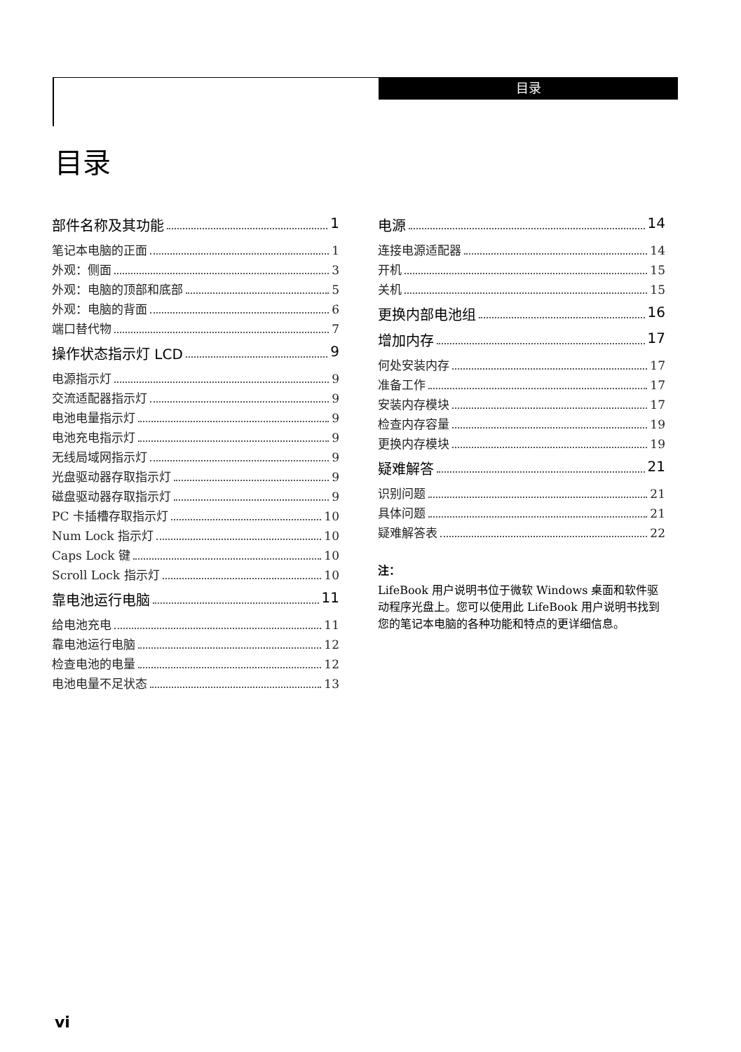目录
目录
部件名称及其功能 1
笔记本电脑的正面 1
外观：侧面 3
外观：电脑的顶部和底部 5
外观：电脑的背面 6
端口替代物 7
操作状态指示灯 LCD 9
电源指示灯 9
交流适配器指示灯 9
电池电量指示灯 9
电池充电指示灯 9
无线局域网指示灯 9
光盘驱动器存取指示灯 9
磁盘驱动器存取指示灯 9
PC 卡插槽存取指示灯 10
Num Lock 指示灯 10
Caps Lock 键 10
Scroll Lock 指示灯 10
靠电池运行电脑 11
给电池充电 11
靠电池运行电脑 12
检查电池的电量 12
电池电量不足状态 13
电源 14
连接电源适配器 14
开机 15
关机 15
更换内部电池组 16
增加内存 17
何处安装内存 17
准备工作 17
安装内存模块 17
检查内存容量 19
更换内存模块 19
疑难解答 21
识别问题 21
具体问题 21
疑难解答表 22
注：
LifeBook 用户说明书位于微软 Windows 桌面和软件驱动程序光盘上。您可以使用此 LifeBook 用户说明书找到您的笔记本电脑的各种功能和特点的更详细信息。
vi